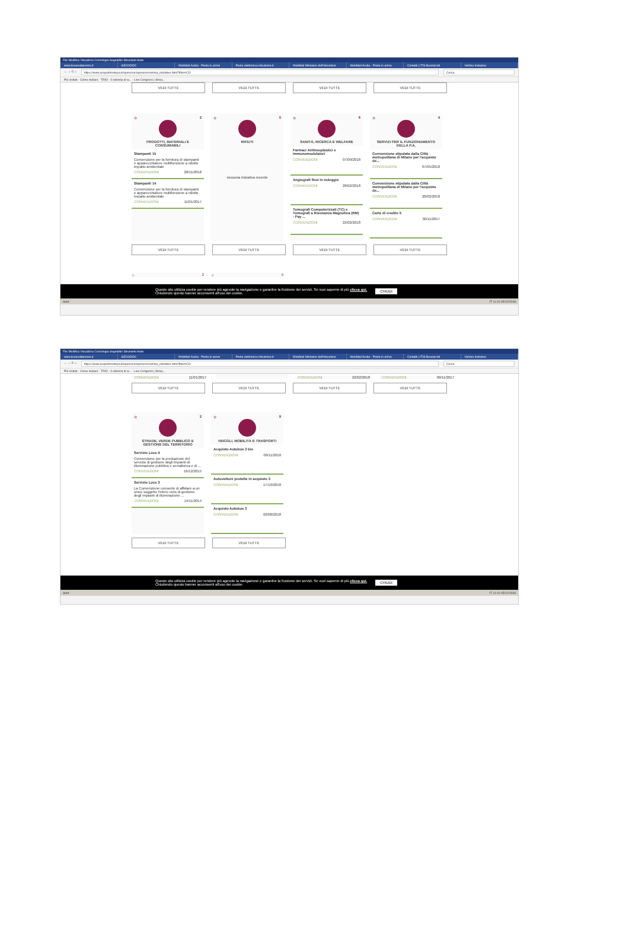File Modifica Visualizza Cronologia Segnalibri Strumenti Aiuto
www.liceoredi­arezzo.it GECODOC WebMail Aruba - Posta in arrivo Posta elettronica Istruzione.it WebMail Ministero dell'Istruzione WebMail Aruba - Posta in arrivo Contatti | ITIS Buonarroti Vetrina Iniziative
← → C ⌂ https://www.acquistinretepa.it/opencms/opencms/vetrina_iniziative.html?filter=CO Cerca
Più visitati · Come iniziare · TRIO - Il sistema di w... · Live Congress | Strea...
VEDI TUTTE VEDI TUTTE VEDI TUTTE VEDI TUTTE
☆ 2
PRODOTTI, MATERIALI E CONSUMABILI
Stampanti 15
Convenzione per la fornitura di stampanti e apparecchiature multifunzione a ridotto impatto ambientale
CONVENZIONI 28/11/2018
Stampanti 14
Convenzione per la fornitura di stampanti e apparecchiature multifunzione a ridotto impatto ambientale
CONVENZIONI 11/01/2017
☆ 0
RIFIUTI
nessuna iniziativa recente
☆ 6
SANITÀ, RICERCA E WELFARE
Farmaci Antineoplastici e Immunomodulatori
CONVENZIONI 07/09/2018
Angiografi fissi in noleggio
CONVENZIONI 28/02/2018
Tomografi Computerizzati (TC) e Tomografi a Risonanza Magnetica (RM) - Pay ...
CONVENZIONI 22/02/2018
☆ 4
SERVIZI PER IL FUNZIONAMENTO DELLA P.A.
Convenzione stipulata dalla Città metropolitana di Milano per l'acquisto de...
CONVENZIONI 07/05/2018
Convenzione stipulata dalla Città metropolitana di Milano per l'acquisto de...
CONVENZIONI 28/02/2018
Carte di credito 5
CONVENZIONI 30/11/2017
VEDI TUTTE VEDI TUTTE VEDI TUTTE VEDI TUTTE
☆ 2 ☆ 9
Questo sito utilizza cookie per rendere più agevole la navigazione e garantire la fruizione dei servizi. Se vuoi saperne di più clicca qui.
Chiudendo questo banner acconsenti all'uso dei cookie. CHIUDI
Start IT 11:10 05/12/2018
File Modifica Visualizza Cronologia Segnalibri Strumenti Aiuto
www.liceoredi­arezzo.it GECODOC WebMail Aruba - Posta in arrivo Posta elettronica Istruzione.it WebMail Ministero dell'Istruzione WebMail Aruba - Posta in arrivo Contatti | ITIS Buonarroti Vetrina Iniziative
← → C ⌂ https://www.acquistinretepa.it/opencms/opencms/vetrina_iniziative.html?filter=CO Cerca
Più visitati · Come iniziare · TRIO - Il sistema di w... · Live Congress | Strea...
CONVENZIONI 11/01/2017 CONVENZIONI 22/02/2018 CONVENZIONI 30/11/2017
VEDI TUTTE VEDI TUTTE VEDI TUTTE VEDI TUTTE
☆ 2
STRADE, VERDE PUBBLICO E GESTIONE DEL TERRITORIO
Servizio Luce 4
Convenzione per la prestazione del servizio di gestione degli impianti di illuminazione pubblica e semaforica e di ...
CONVENZIONI 16/12/2015
Servizio Luce 3
La Convenzione consente di affidare a un unico soggetto l'intero ciclo di gestione degli impianti di illuminazione ...
CONVENZIONI 14/11/2014
☆ 9
VEICOLI, MOBILITÀ E TRASPORTI
Acquisto Autobus 3 bis
CONVENZIONI 09/11/2018
Autovetture protette in acquisto 3
CONVENZIONI 17/10/2018
Acquisto Autobus 3
CONVENZIONI 02/08/2018
VEDI TUTTE VEDI TUTTE
Questo sito utilizza cookie per rendere più agevole la navigazione e garantire la fruizione dei servizi. Se vuoi saperne di più clicca qui.
Chiudendo questo banner acconsenti all'uso dei cookie. CHIUDI
Start IT 11:10 05/12/2018